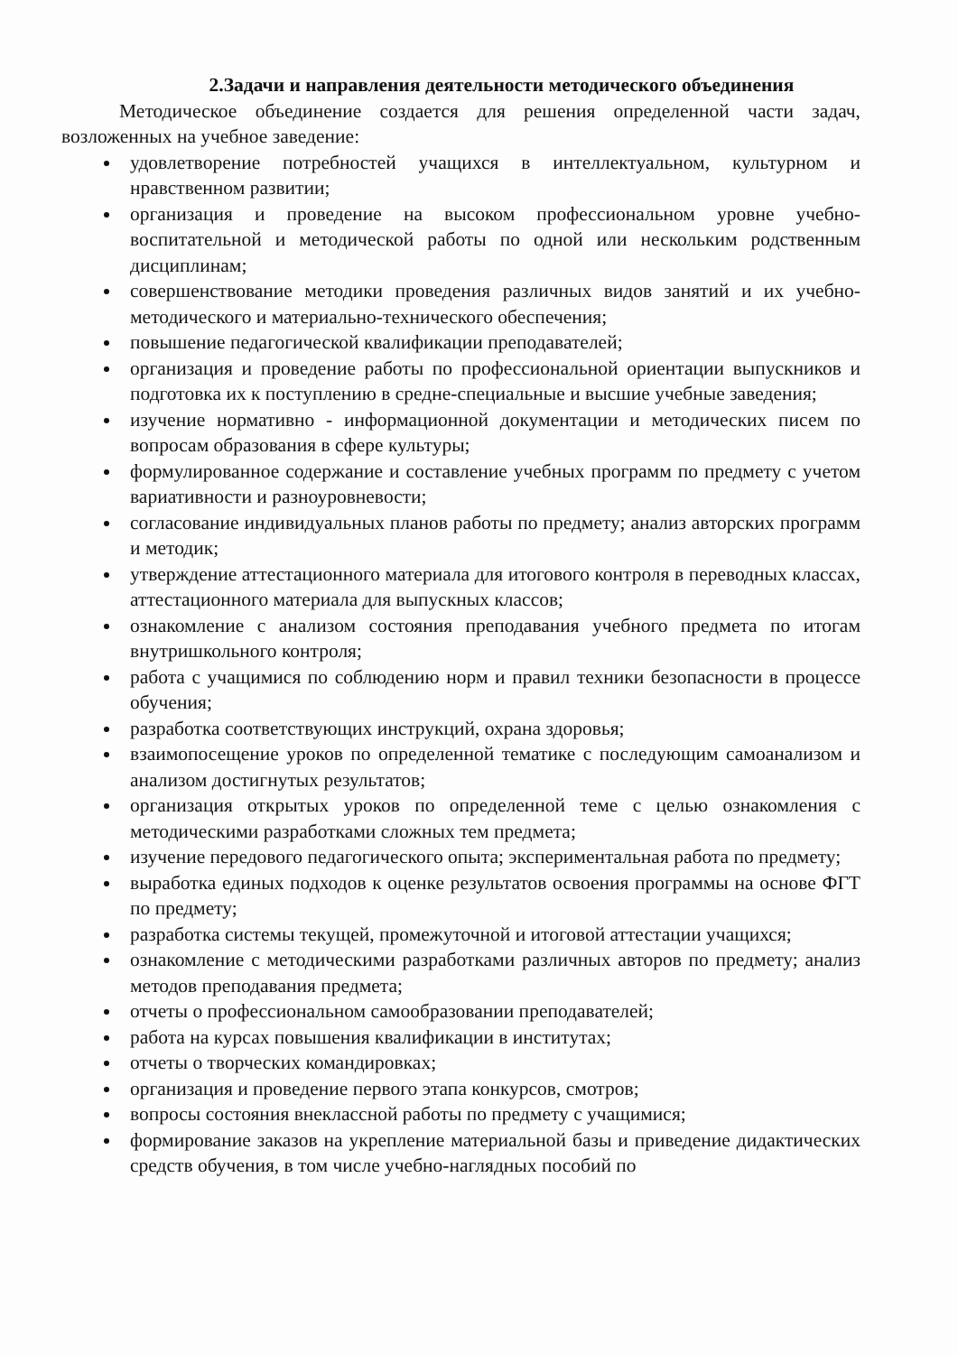2.Задачи и направления деятельности методического объединения
Методическое объединение создается для решения определенной части задач, возложенных на учебное заведение:
удовлетворение потребностей учащихся в интеллектуальном, культурном и нравственном развитии;
организация и проведение на высоком профессиональном уровне учебно-воспитательной и методической работы по одной или нескольким родственным дисциплинам;
совершенствование методики проведения различных видов занятий и их учебно-методического и материально-технического обеспечения;
повышение педагогической квалификации преподавателей;
организация и проведение работы по профессиональной ориентации выпускников и подготовка их к поступлению в средне-специальные и высшие учебные заведения;
изучение нормативно - информационной документации и методических писем по вопросам образования в сфере культуры;
формулированное содержание и составление учебных программ по предмету с учетом вариативности и разноуровневости;
согласование индивидуальных планов работы по предмету; анализ авторских программ и методик;
утверждение аттестационного материала для итогового контроля в переводных классах, аттестационного материала для выпускных классов;
ознакомление с анализом состояния преподавания учебного предмета по итогам внутришкольного контроля;
работа с учащимися по соблюдению норм и правил техники безопасности в процессе обучения;
разработка соответствующих инструкций, охрана здоровья;
взаимопосещение уроков по определенной тематике с последующим самоанализом и анализом достигнутых результатов;
организация открытых уроков по определенной теме с целью ознакомления с методическими разработками сложных тем предмета;
изучение передового педагогического опыта; экспериментальная работа по предмету;
выработка единых подходов к оценке результатов освоения программы на основе ФГТ по предмету;
разработка системы текущей, промежуточной и итоговой аттестации учащихся;
ознакомление с методическими разработками различных авторов по предмету; анализ методов преподавания предмета;
отчеты о профессиональном самообразовании преподавателей;
работа на курсах повышения квалификации в институтах;
отчеты о творческих командировках;
организация и проведение первого этапа конкурсов, смотров;
вопросы состояния внеклассной работы по предмету с учащимися;
формирование заказов на укрепление материальной базы и приведение дидактических средств обучения, в том числе учебно-наглядных пособий по